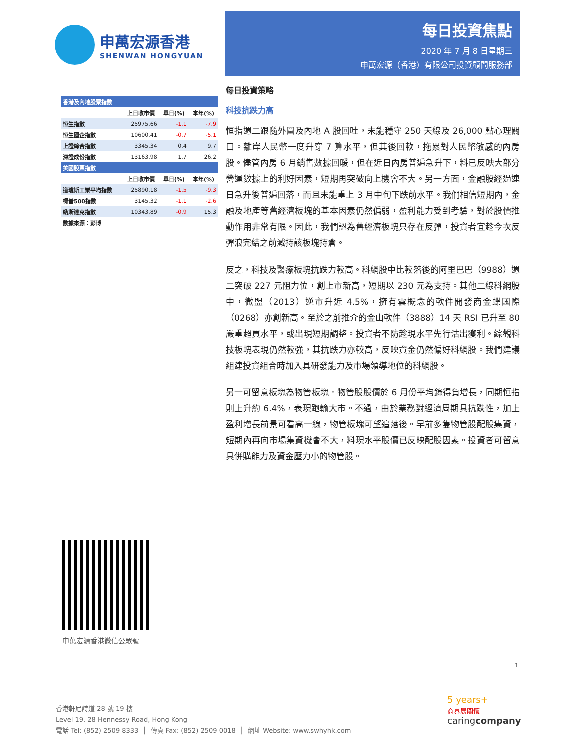申萬宏源香港
SHENWAN HONGYUAN
| 香港及內地股票指數 | | | |
| | 上日收市價 | 單日(%) | 本年(%) |
| 恒生指數 | 25975.66 | -1.1 | -7.9 |
| 恒生國企指數 | 10600.41 | -0.7 | -5.1 |
| 上證綜合指數 | 3345.34 | 0.4 | 9.7 |
| 深證成份指數 | 13163.98 | 1.7 | 26.2 |
| 美國股票指數 | | | |
| | 上日收市價 | 單日(%) | 本年(%) |
| 道瓊斯工業平均指數 | 25890.18 | -1.5 | -9.3 |
| 標普500指數 | 3145.32 | -1.1 | -2.6 |
| 納斯達克指數 | 10343.89 | -0.9 | 15.3 |
| 數據來源：彭博 | | | |
每日投資焦點
2020 年 7 月 8 日星期三
申萬宏源（香港）有限公司投資顧問服務部
每日投資策略
科技抗跌力高
恒指週二跟隨外圍及內地 A 股回吐，未能穩守 250 天線及 26,000 點心理關口。離岸人民幣一度升穿 7 算水平，但其後回軟，拖累對人民幣敏感的內房股。儘管內房 6 月銷售數據回暖，但在近日內房普遍急升下，料已反映大部分營運數據上的利好因素，短期再突破向上機會不大。另一方面，金融股經過連日急升後普遍回落，而且未能重上 3 月中旬下跌前水平。我們相信短期內，金融及地產等舊經濟板塊的基本因素仍然偏弱，盈利能力受到考驗，對於股價推動作用非常有限。因此，我們認為舊經濟板塊只存在反彈，投資者宜趁今次反彈浪完結之前減持該板塊持倉。
反之，科技及醫療板塊抗跌力較高。科網股中比較落後的阿里巴巴（9988）週二突破 227 元阻力位，創上市新高，短期以 230 元為支持。其他二線科網股中，微盟（2013）逆市升近 4.5%，擁有雲概念的軟件開發商金蝶國際（0268）亦創新高。至於之前推介的金山軟件（3888）14 天 RSI 已升至 80 嚴重超買水平，或出現短期調整。投資者不防趁現水平先行沽出獲利。綜觀科技板塊表現仍然較強，其抗跌力亦較高，反映資金仍然偏好科網股。我們建議組建投資組合時加入具研發能力及市場領導地位的科網股。
另一可留意板塊為物管板塊。物管股股價於 6 月份平均錄得負增長，同期恒指則上升約 6.4%，表現跑輸大市。不過，由於業務對經濟周期具抗跌性，加上盈利增長前景可看高一線，物管板塊可望追落後。早前多隻物管股配股集資，短期內再向市場集資機會不大，料現水平股價已反映配股因素。投資者可留意具併購能力及資金壓力小的物管股。
申萬宏源香港微信公眾號
1
香港軒尼詩道 28 號 19 樓
Level 19, 28 Hennessy Road, Hong Kong
電話 Tel: (852) 2509 8333 │ 傳真 Fax: (852) 2509 0018 │ 網址 Website: www.swhyhk.com
5 years+
商界展關懷
caringcompany